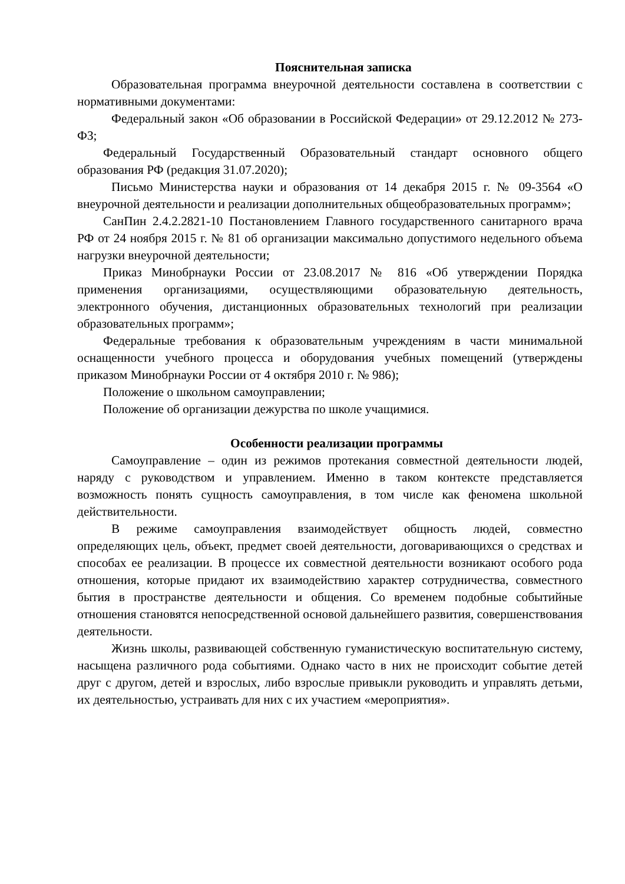Пояснительная записка
Образовательная программа внеурочной деятельности составлена в соответствии с нормативными документами:
Федеральный закон «Об образовании в Российской Федерации» от 29.12.2012 № 273-ФЗ;
Федеральный Государственный Образовательный стандарт основного общего образования РФ (редакция 31.07.2020);
Письмо Министерства науки и образования от 14 декабря 2015 г. № 09-3564 «О внеурочной деятельности и реализации дополнительных общеобразовательных программ»;
СанПин 2.4.2.2821-10 Постановлением Главного государственного санитарного врача РФ от 24 ноября 2015 г. № 81 об организации максимально допустимого недельного объема нагрузки внеурочной деятельности;
Приказ Минобрнауки России от 23.08.2017 № 816 «Об утверждении Порядка применения организациями, осуществляющими образовательную деятельность, электронного обучения, дистанционных образовательных технологий при реализации образовательных программ»;
Федеральные требования к образовательным учреждениям в части минимальной оснащенности учебного процесса и оборудования учебных помещений (утверждены приказом Минобрнауки России от 4 октября 2010 г. № 986);
Положение о школьном самоуправлении;
Положение об организации дежурства по школе учащимися.
Особенности реализации программы
Самоуправление – один из режимов протекания совместной деятельности людей, наряду с руководством и управлением. Именно в таком контексте представляется возможность понять сущность самоуправления, в том числе как феномена школьной действительности.
В режиме самоуправления взаимодействует общность людей, совместно определяющих цель, объект, предмет своей деятельности, договаривающихся о средствах и способах ее реализации. В процессе их совместной деятельности возникают особого рода отношения, которые придают их взаимодействию характер сотрудничества, совместного бытия в пространстве деятельности и общения. Со временем подобные событийные отношения становятся непосредственной основой дальнейшего развития, совершенствования деятельности.
Жизнь школы, развивающей собственную гуманистическую воспитательную систему, насыщена различного рода событиями. Однако часто в них не происходит событие детей друг с другом, детей и взрослых, либо взрослые привыкли руководить и управлять детьми, их деятельностью, устраивать для них с их участием «мероприятия».